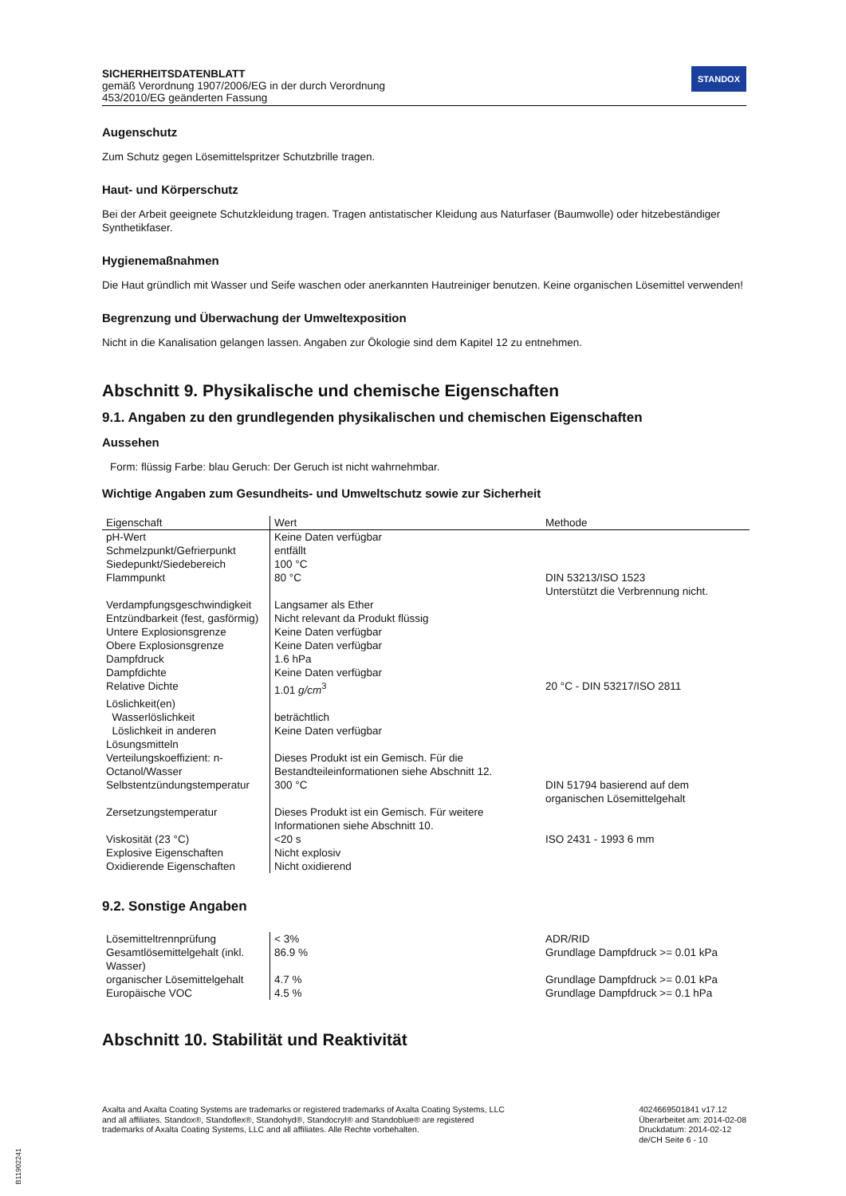SICHERHEITSDATENBLATT
gemäß Verordnung 1907/2006/EG in der durch Verordnung
453/2010/EG geänderten Fassung
STANDOX
Augenschutz
Zum Schutz gegen Lösemittelspritzer Schutzbrille tragen.
Haut- und Körperschutz
Bei der Arbeit geeignete Schutzkleidung tragen. Tragen antistatischer Kleidung aus Naturfaser (Baumwolle) oder hitzebeständiger Synthetikfaser.
Hygienemaßnahmen
Die Haut gründlich mit Wasser und Seife waschen oder anerkannten Hautreiniger benutzen. Keine organischen Lösemittel verwenden!
Begrenzung und Überwachung der Umweltexposition
Nicht in die Kanalisation gelangen lassen. Angaben zur Ökologie sind dem Kapitel 12 zu entnehmen.
Abschnitt 9. Physikalische und chemische Eigenschaften
9.1. Angaben zu den grundlegenden physikalischen und chemischen Eigenschaften
Aussehen
Form: flüssig Farbe: blau Geruch: Der Geruch ist nicht wahrnehmbar.
Wichtige Angaben zum Gesundheits- und Umweltschutz sowie zur Sicherheit
| Eigenschaft | Wert | Methode |
| --- | --- | --- |
| pH-Wert | Keine Daten verfügbar | |
| Schmelzpunkt/Gefrierpunkt | entfällt | |
| Siedepunkt/Siedebereich | 100 °C | |
| Flammpunkt | 80 °C | DIN 53213/ISO 1523 Unterstützt die Verbrennung nicht. |
| Verdampfungsgeschwindigkeit | Langsamer als Ether | |
| Entzündbarkeit (fest, gasförmig) | Nicht relevant da Produkt flüssig | |
| Untere Explosionsgrenze | Keine Daten verfügbar | |
| Obere Explosionsgrenze | Keine Daten verfügbar | |
| Dampfdruck | 1.6 hPa | |
| Dampfdichte | Keine Daten verfügbar | |
| Relative Dichte | 1.01 g/cm<sup>3</sup> | 20 °C - DIN 53217/ISO 2811 |
| Löslichkeit(en) | | |
| Wasserlöslichkeit | beträchtlich | |
| Löslichkeit in anderen Lösungsmitteln | Keine Daten verfügbar | |
| Verteilungskoeffizient: n-Octanol/Wasser | Dieses Produkt ist ein Gemisch. Für die Bestandteileinformationen siehe Abschnitt 12. | |
| Selbstentzündungstemperatur | 300 °C | DIN 51794 basierend auf dem organischen Lösemittelgehalt |
| Zersetzungstemperatur | Dieses Produkt ist ein Gemisch. Für weitere Informationen siehe Abschnitt 10. | |
| Viskosität (23 °C) | <20 s | ISO 2431 - 1993 6 mm |
| Explosive Eigenschaften | Nicht explosiv | |
| Oxidierende Eigenschaften | Nicht oxidierend | |
9.2. Sonstige Angaben
| Lösemitteltrennprüfung | < 3% | ADR/RID |
| Gesamtlösemittelgehalt (inkl. Wasser) | 86.9 % | Grundlage Dampfdruck >= 0.01 kPa |
| organischer Lösemittelgehalt | 4.7 % | Grundlage Dampfdruck >= 0.01 kPa |
| Europäische VOC | 4.5 % | Grundlage Dampfdruck >= 0.1 hPa |
Abschnitt 10. Stabilität und Reaktivität
Axalta and Axalta Coating Systems are trademarks or registered trademarks of Axalta Coating Systems, LLC and all affiliates. Standox®, Standoflex®, Standohyd®, Standocryl® and Standoblue® are registered trademarks of Axalta Coating Systems, LLC and all affiliates. Alle Rechte vorbehalten.
4024669501841 v17.12
Überarbeitet am: 2014-02-08
Druckdatum: 2014-02-12
de/CH Seite 6 - 10
B11902241